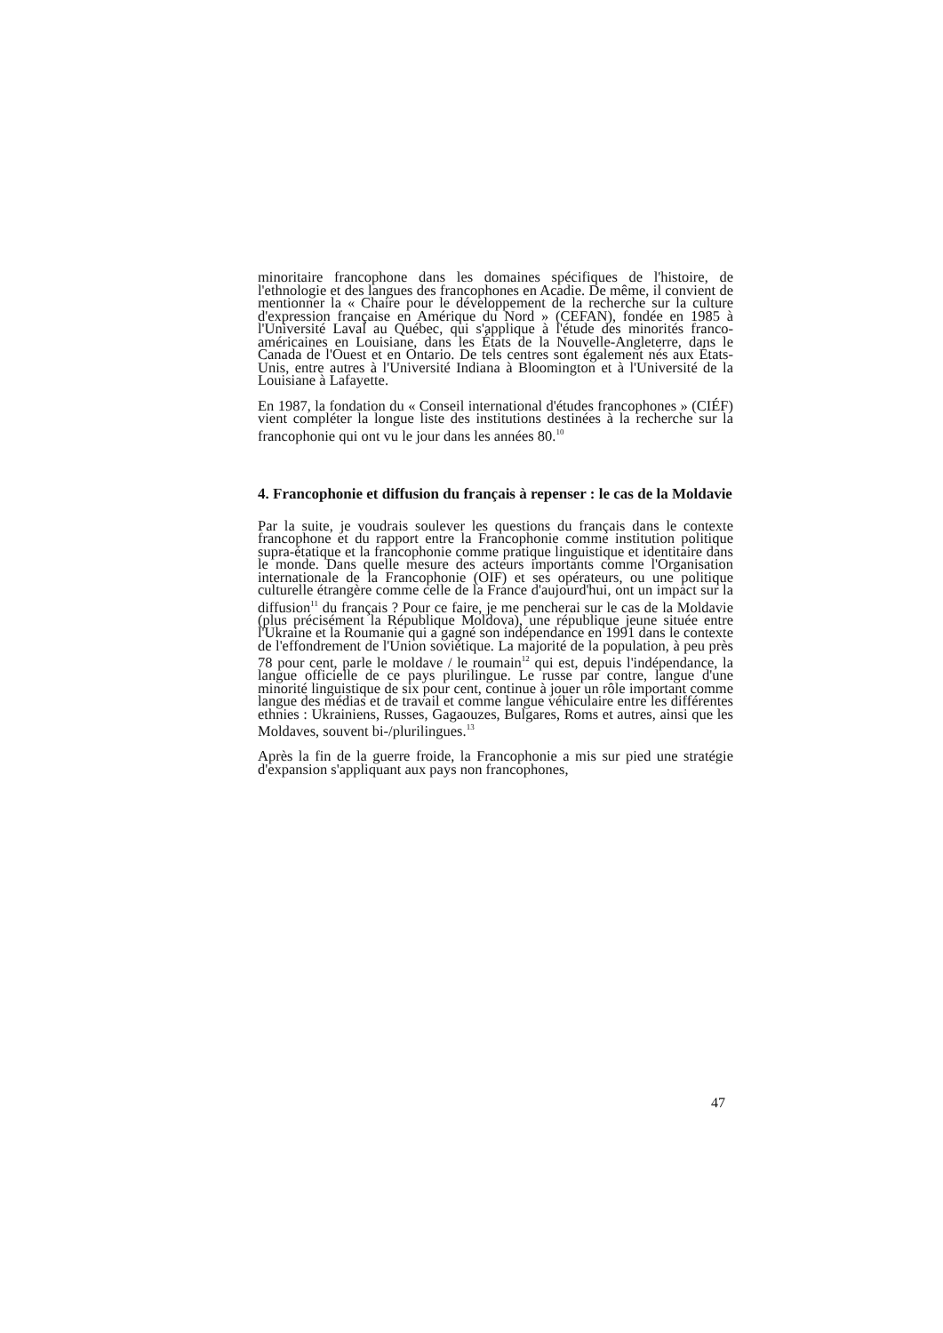minoritaire francophone dans les domaines spécifiques de l'histoire, de l'ethnologie et des langues des francophones en Acadie. De même, il convient de mentionner la « Chaire pour le développement de la recherche sur la culture d'expression française en Amérique du Nord » (CEFAN), fondée en 1985 à l'Université Laval au Québec, qui s'applique à l'étude des minorités franco-américaines en Louisiane, dans les États de la Nouvelle-Angleterre, dans le Canada de l'Ouest et en Ontario. De tels centres sont également nés aux États-Unis, entre autres à l'Université Indiana à Bloomington et à l'Université de la Louisiane à Lafayette.
En 1987, la fondation du « Conseil international d'études francophones » (CIÉF) vient compléter la longue liste des institutions destinées à la recherche sur la francophonie qui ont vu le jour dans les années 80.<sup>10</sup>
4. Francophonie et diffusion du français à repenser : le cas de la Moldavie
Par la suite, je voudrais soulever les questions du français dans le contexte francophone et du rapport entre la Francophonie comme institution politique supra-étatique et la francophonie comme pratique linguistique et identitaire dans le monde. Dans quelle mesure des acteurs importants comme l'Organisation internationale de la Francophonie (OIF) et ses opérateurs, ou une politique culturelle étrangère comme celle de la France d'aujourd'hui, ont un impact sur la diffusion<sup>11</sup> du français ? Pour ce faire, je me pencherai sur le cas de la Moldavie (plus précisément la République Moldova), une république jeune située entre l'Ukraine et la Roumanie qui a gagné son indépendance en 1991 dans le contexte de l'effondrement de l'Union soviétique. La majorité de la population, à peu près 78 pour cent, parle le moldave / le roumain<sup>12</sup> qui est, depuis l'indépendance, la langue officielle de ce pays plurilingue. Le russe par contre, langue d'une minorité linguistique de six pour cent, continue à jouer un rôle important comme langue des médias et de travail et comme langue véhiculaire entre les différentes ethnies : Ukrainiens, Russes, Gagaouzes, Bulgares, Roms et autres, ainsi que les Moldaves, souvent bi-/plurilingues.<sup>13</sup>
Après la fin de la guerre froide, la Francophonie a mis sur pied une stratégie d'expansion s'appliquant aux pays non francophones,
47